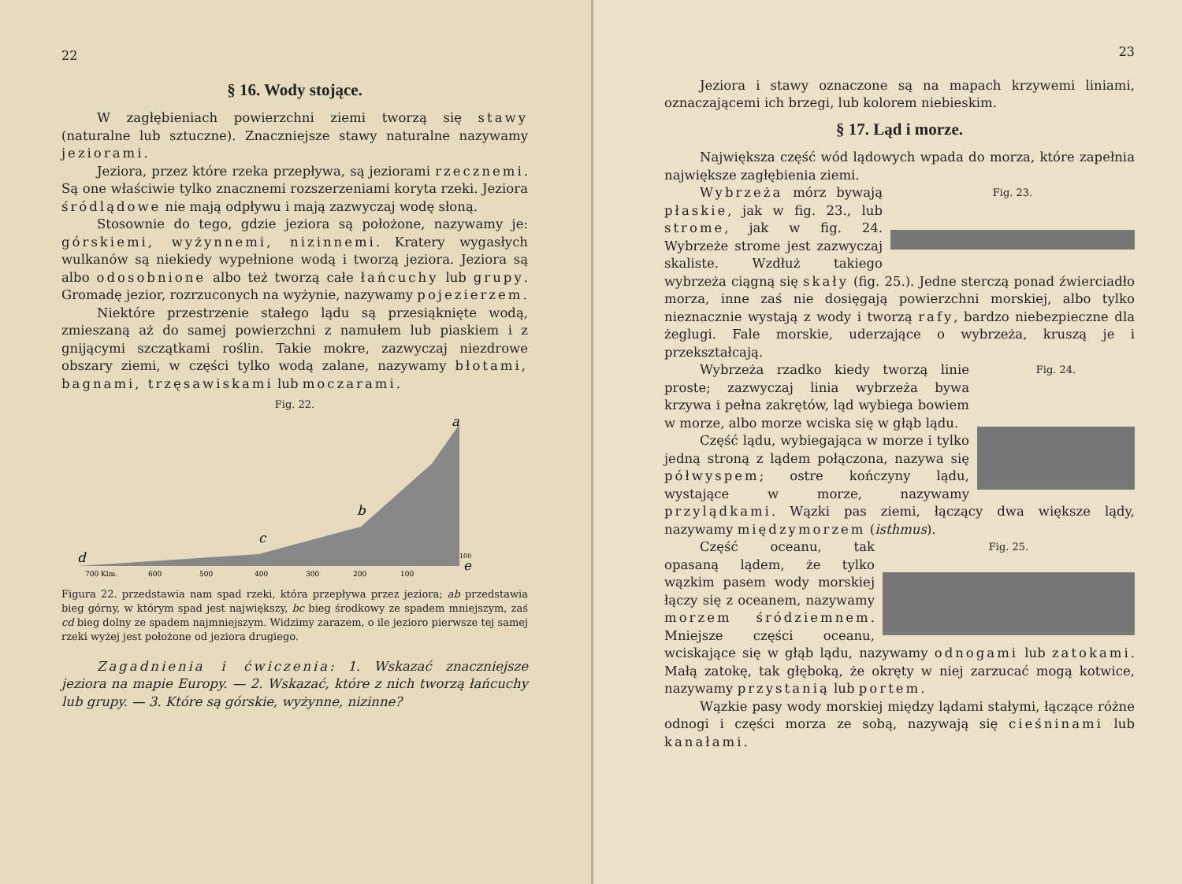22
§ 16. Wody stojące.
W zagłębieniach powierzchni ziemi tworzą się stawy (naturalne lub sztuczne). Znaczniejsze stawy naturalne nazywamy jeziorami.
Jeziora, przez które rzeka przepływa, są jeziorami rzecznemi. Są one właściwie tylko znacznemi rozszerzeniami koryta rzeki. Jeziora śródlądowe nie mają odpływu i mają zazwyczaj wodę słoną.
Stosownie do tego, gdzie jeziora są położone, nazywamy je: górskiemi, wyżynnemi, nizinnemi. Kratery wygasłych wulkanów są niekiedy wypełnione wodą i tworzą jeziora. Jeziora są albo odosobnione albo też tworzą całe łańcuchy lub grupy. Gromadę jezior, rozrzuconych na wyżynie, nazywamy pojezierzem.
Niektóre przestrzenie stałego lądu są przesiąknięte wodą, zmieszaną aż do samej powierzchni z namułem lub piaskiem i z gnijącymi szczątkami roślin. Takie mokre, zazwyczaj niezdrowe obszary ziemi, w części tylko wodą zalane, nazywamy błotami, bagnami, trzęsawiskami lub moczarami.
Fig. 22.
a
b
c
d
e
700 Klm.
600
500
400
300
200
100
100
Figura 22. przedstawia nam spad rzeki, która przepływa przez jeziora; ab przedstawia bieg górny, w którym spad jest największy, bc bieg środkowy ze spadem mniejszym, zaś cd bieg dolny ze spadem najmniejszym. Widzimy zarazem, o ile jezioro pierwsze tej samej rzeki wyżej jest położone od jeziora drugiego.
Zagadnienia i ćwiczenia: 1. Wskazać znaczniejsze jeziora na mapie Europy. — 2. Wskazać, które z nich tworzą łańcuchy lub grupy. — 3. Które są górskie, wyżynne, nizinne?
23
Jeziora i stawy oznaczone są na mapach krzywemi liniami, oznaczającemi ich brzegi, lub kolorem niebieskim.
§ 17. Ląd i morze.
Największa część wód lądowych wpada do morza, które zapełnia największe zagłębienia ziemi.
Fig. 23.
Wybrzeża mórz bywają płaskie, jak w fig. 23., lub strome, jak w fig. 24. Wybrzeże strome jest zazwyczaj skaliste. Wzdłuż takiego wybrzeża ciągną się skały (fig. 25.). Jedne sterczą ponad źwierciadło morza, inne zaś nie dosięgają powierzchni morskiej, albo tylko nieznacznie wystają z wody i tworzą rafy, bardzo niebezpieczne dla żeglugi. Fale morskie, uderzające o wybrzeża, kruszą je i przekształcają.
Fig. 24.
Wybrzeża rzadko kiedy tworzą linie proste; zazwyczaj linia wybrzeża bywa krzywa i pełna zakrętów, ląd wybiega bowiem w morze, albo morze wciska się w głąb lądu.
Część lądu, wybiegająca w morze i tylko jedną stroną z lądem połączona, nazywa się półwyspem; ostre kończyny lądu, wystające w morze, nazywamy przylądkami. Wązki pas ziemi, łączący dwa większe lądy, nazywamy międzymorzem (isthmus).
Fig. 25.
Część oceanu, tak opasaną lądem, że tylko wązkim pasem wody morskiej łączy się z oceanem, nazywamy morzem śródziemnem. Mniejsze części oceanu, wciskające się w głąb lądu, nazywamy odnogami lub zatokami. Małą zatokę, tak głęboką, że okręty w niej zarzucać mogą kotwice, nazywamy przystanią lub portem.
Wązkie pasy wody morskiej między lądami stałymi, łączące różne odnogi i części morza ze sobą, nazywają się cieśninami lub kanałami.